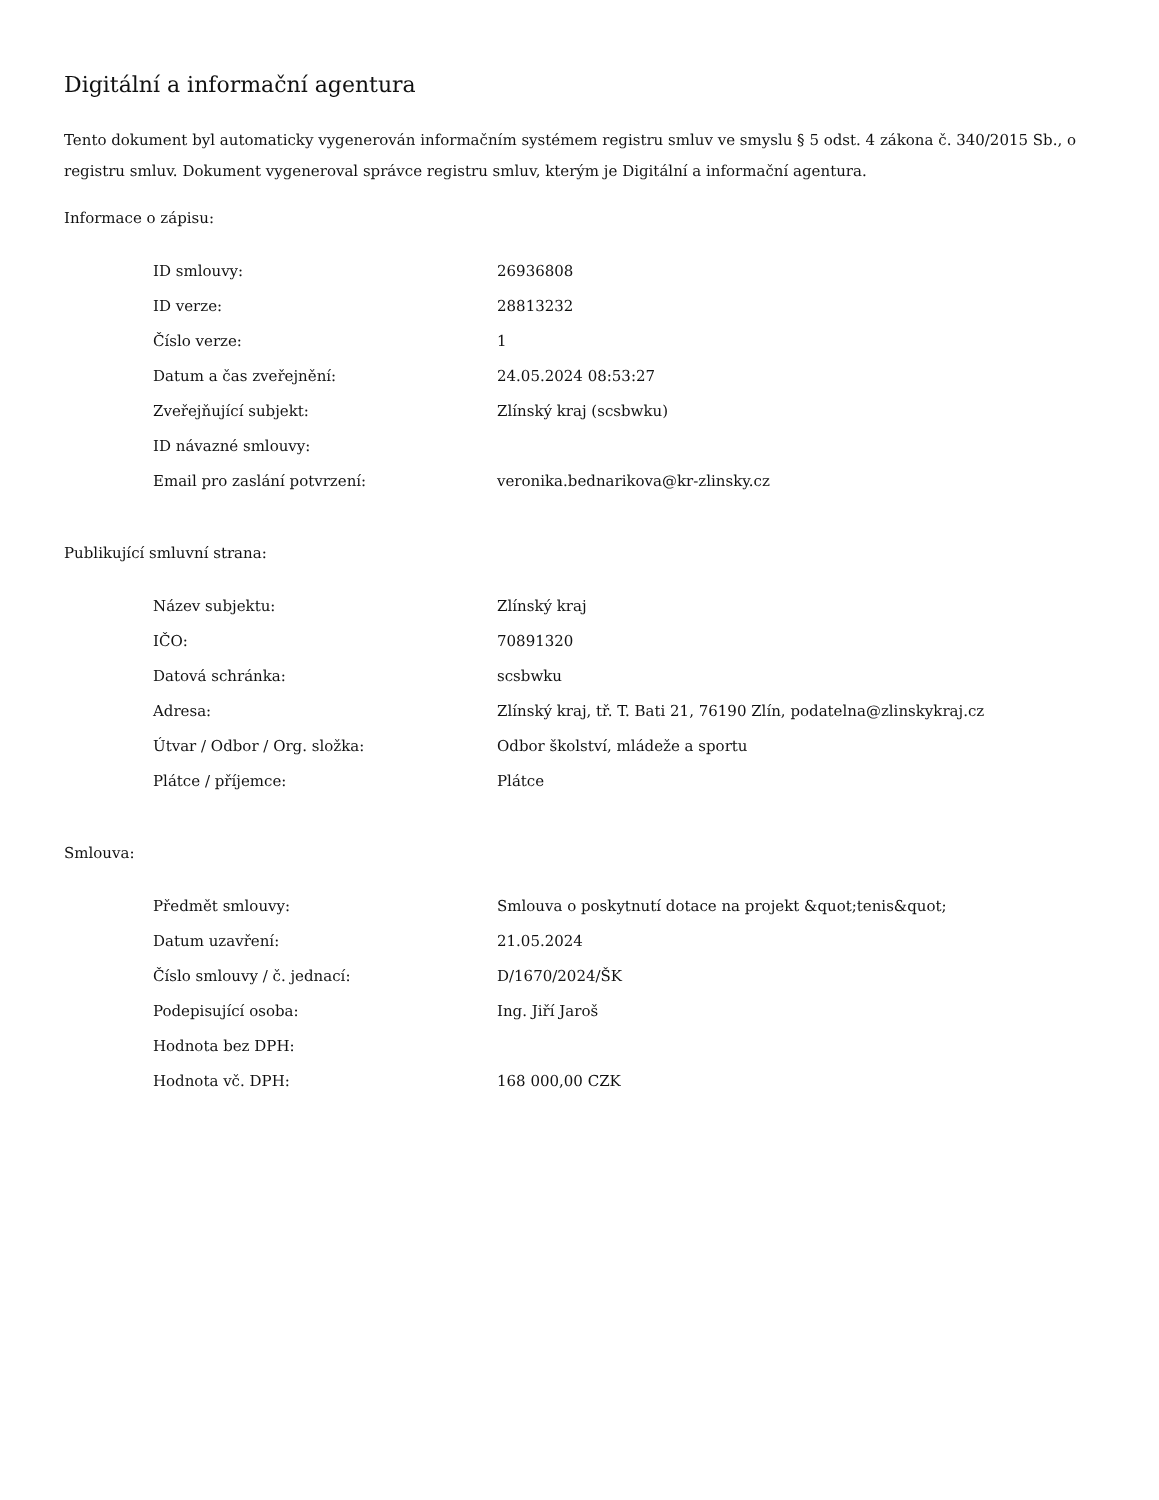Digitální a informační agentura
Tento dokument byl automaticky vygenerován informačním systémem registru smluv ve smyslu § 5 odst. 4 zákona č. 340/2015 Sb., o registru smluv. Dokument vygeneroval správce registru smluv, kterým je Digitální a informační agentura.
Informace o zápisu:
| ID smlouvy: | 26936808 |
| ID verze: | 28813232 |
| Číslo verze: | 1 |
| Datum a čas zveřejnění: | 24.05.2024 08:53:27 |
| Zveřejňující subjekt: | Zlínský kraj (scsbwku) |
| ID návazné smlouvy: | |
| Email pro zaslání potvrzení: | veronika.bednarikova@kr-zlinsky.cz |
Publikující smluvní strana:
| Název subjektu: | Zlínský kraj |
| IČO: | 70891320 |
| Datová schránka: | scsbwku |
| Adresa: | Zlínský kraj, tř. T. Bati 21, 76190 Zlín, podatelna@zlinskykraj.cz |
| Útvar / Odbor / Org. složka: | Odbor školství, mládeže a sportu |
| Plátce / příjemce: | Plátce |
Smlouva:
| Předmět smlouvy: | Smlouva o poskytnutí dotace na projekt &quot;tenis&quot; |
| Datum uzavření: | 21.05.2024 |
| Číslo smlouvy / č. jednací: | D/1670/2024/ŠK |
| Podepisující osoba: | Ing. Jiří Jaroš |
| Hodnota bez DPH: | |
| Hodnota vč. DPH: | 168 000,00 CZK |